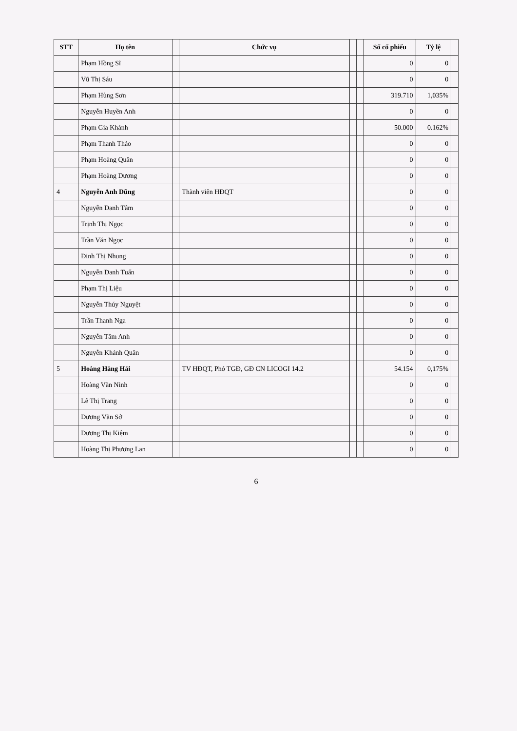| STT | Họ tên | | Chức vụ | | | Số cổ phiếu | Tỷ lệ | |
| --- | --- | --- | --- | --- | --- | --- | --- | --- |
| | Phạm Hồng Sĩ | | | | | 0 | 0 | |
| | Vũ Thị Sáu | | | | | 0 | 0 | |
| | Phạm Hùng Sơn | | | | | 319.710 | 1,035% | |
| | Nguyễn Huyền Anh | | | | | 0 | 0 | |
| | Phạm Gia Khánh | | | | | 50.000 | 0.162% | |
| | Phạm Thanh Thảo | | | | | 0 | 0 | |
| | Phạm Hoàng Quân | | | | | 0 | 0 | |
| | Phạm Hoàng Dương | | | | | 0 | 0 | |
| 4 | Nguyễn Anh Dũng | | Thành viên HĐQT | | | 0 | 0 | |
| | Nguyễn Danh Tâm | | | | | 0 | 0 | |
| | Trịnh Thị Ngọc | | | | | 0 | 0 | |
| | Trần Văn Ngọc | | | | | 0 | 0 | |
| | Đinh Thị Nhung | | | | | 0 | 0 | |
| | Nguyễn Danh Tuấn | | | | | 0 | 0 | |
| | Phạm Thị Liệu | | | | | 0 | 0 | |
| | Nguyễn Thúy Nguyệt | | | | | 0 | 0 | |
| | Trần Thanh Nga | | | | | 0 | 0 | |
| | Nguyễn Tâm Anh | | | | | 0 | 0 | |
| | Nguyễn Khánh Quân | | | | | 0 | 0 | |
| 5 | Hoàng Hàng Hải | | TV HĐQT, Phó TGĐ, GĐ CN LICOGI 14.2 | | | 54.154 | 0,175% | |
| | Hoàng Văn Ninh | | | | | 0 | 0 | |
| | Lê Thị Trang | | | | | 0 | 0 | |
| | Dương Văn Sở | | | | | 0 | 0 | |
| | Dương Thị Kiệm | | | | | 0 | 0 | |
| | Hoàng Thị Phương Lan | | | | | 0 | 0 | |
6